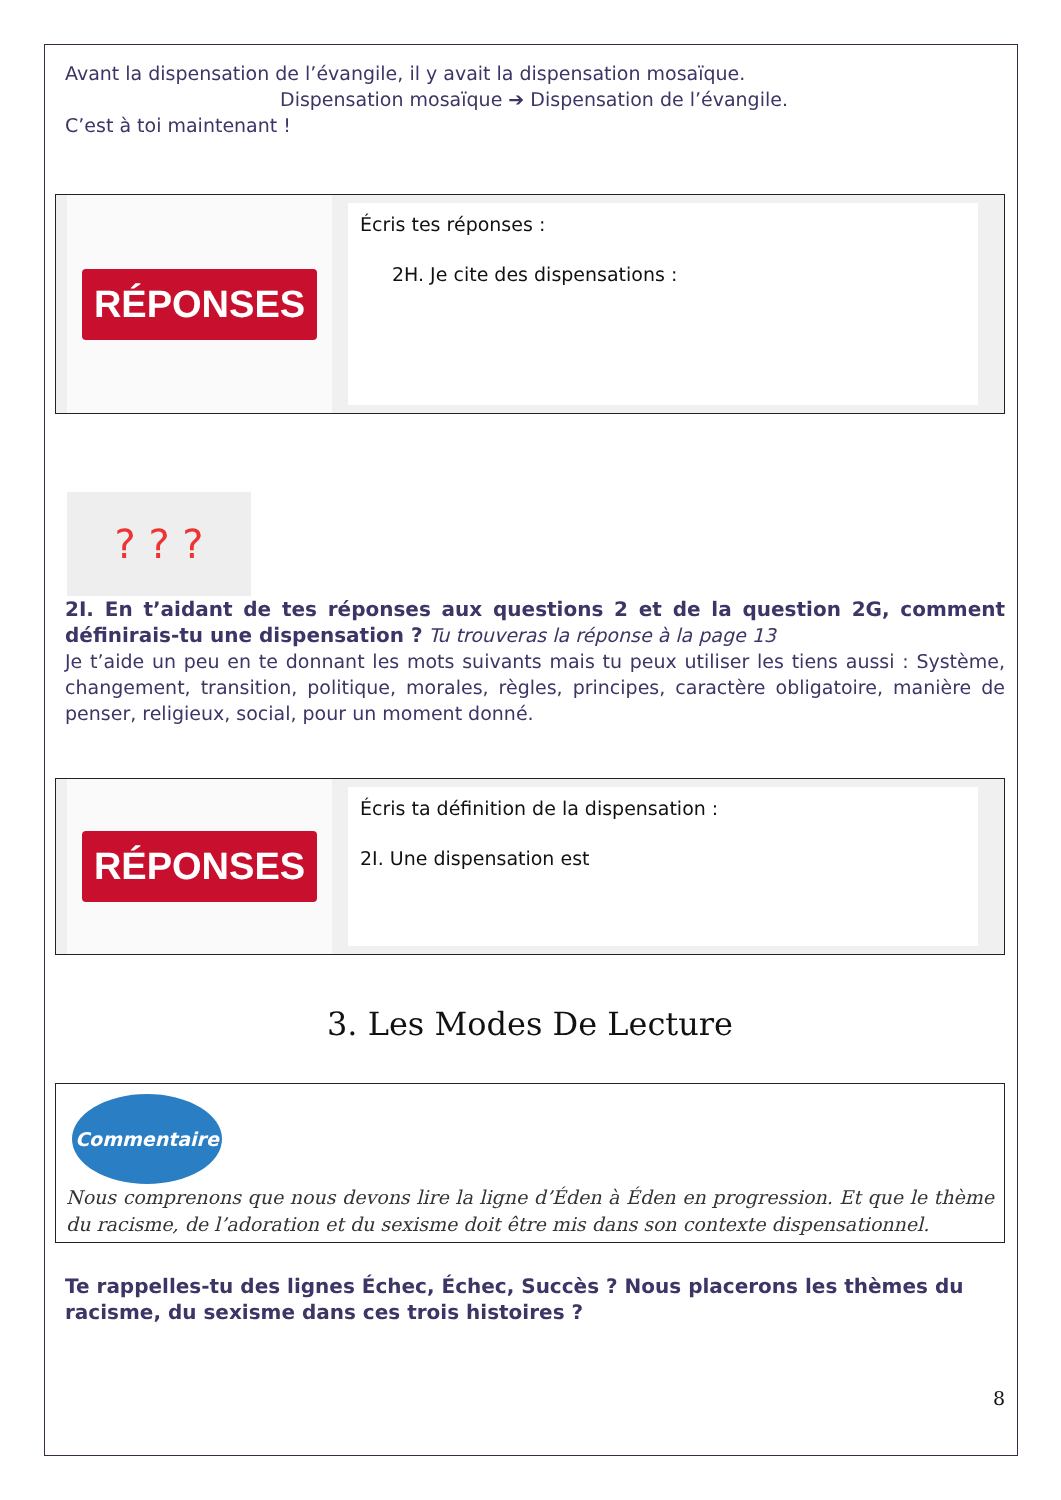Avant la dispensation de l’évangile, il y avait la dispensation mosaïque.
Dispensation mosaïque ➔ Dispensation de l’évangile.
C’est à toi maintenant !
RÉPONSES
Écris tes réponses :
2H. Je cite des dispensations :
? ? ?
2I. En t’aidant de tes réponses aux questions 2 et de la question 2G, comment définirais-tu une dispensation ? Tu trouveras la réponse à la page 13
Je t’aide un peu en te donnant les mots suivants mais tu peux utiliser les tiens aussi : Système, changement, transition, politique, morales, règles, principes, caractère obligatoire, manière de penser, religieux, social, pour un moment donné.
RÉPONSES
Écris ta définition de la dispensation :
2I. Une dispensation est
3. Les Modes De Lecture
Commentaire
Nous comprenons que nous devons lire la ligne d’Éden à Éden en progression. Et que le thème du racisme, de l’adoration et du sexisme doit être mis dans son contexte dispensationnel.
Te rappelles-tu des lignes Échec, Échec, Succès ? Nous placerons les thèmes du racisme, du sexisme dans ces trois histoires ?
8